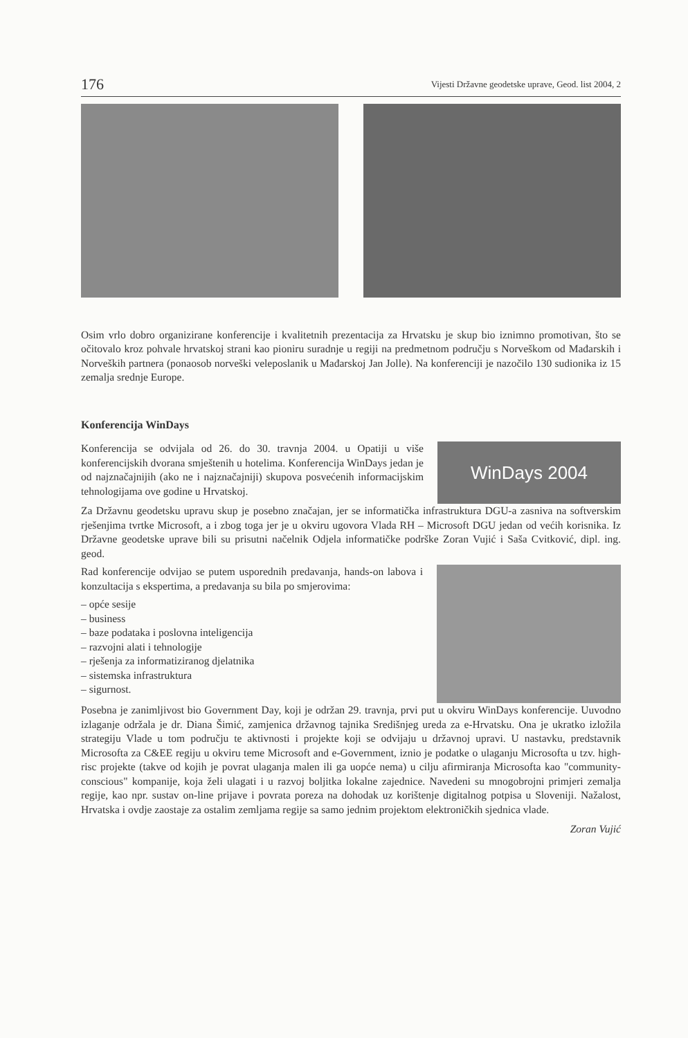176 Vijesti Državne geodetske uprave, Geod. list 2004, 2
Osim vrlo dobro organizirane konferencije i kvalitetnih prezentacija za Hrvatsku je skup bio iznimno promotivan, što se očitovalo kroz pohvale hrvatskoj strani kao pioniru suradnje u regiji na predmetnom području s Norveškom od Mađarskih i Norveških partnera (ponaosob norveški veleposlanik u Mađarskoj Jan Jolle). Na konferenciji je nazočilo 130 sudionika iz 15 zemalja srednje Europe.
Konferencija WinDays
WinDays 2004
Konferencija se odvijala od 26. do 30. travnja 2004. u Opatiji u više konferencijskih dvorana smještenih u hotelima. Konferencija WinDays jedan je od najznačajnijih (ako ne i najznačajniji) skupova posvećenih informacijskim tehnologijama ove godine u Hrvatskoj.
Za Državnu geodetsku upravu skup je posebno značajan, jer se informatička infrastruktura DGU-a zasniva na softverskim rješenjima tvrtke Microsoft, a i zbog toga jer je u okviru ugovora Vlada RH – Microsoft DGU jedan od većih korisnika. Iz Državne geodetske uprave bili su prisutni načelnik Odjela informatičke podrške Zoran Vujić i Saša Cvitković, dipl. ing. geod.
Rad konferencije odvijao se putem usporednih predavanja, hands-on labova i konzultacija s ekspertima, a predavanja su bila po smjerovima:
– opće sesije
– business
– baze podataka i poslovna inteligencija
– razvojni alati i tehnologije
– rješenja za informatiziranog djelatnika
– sistemska infrastruktura
– sigurnost.
Posebna je zanimljivost bio Government Day, koji je održan 29. travnja, prvi put u okviru WinDays konferencije. Uuvodno izlaganje održala je dr. Diana Šimić, zamjenica državnog tajnika Središnjeg ureda za e-Hrvatsku. Ona je ukratko izložila strategiju Vlade u tom području te aktivnosti i projekte koji se odvijaju u državnoj upravi. U nastavku, predstavnik Microsofta za C&EE regiju u okviru teme Microsoft and e-Government, iznio je podatke o ulaganju Microsofta u tzv. high-risc projekte (takve od kojih je povrat ulaganja malen ili ga uopće nema) u cilju afirmiranja Microsofta kao "community-conscious" kompanije, koja želi ulagati i u razvoj boljitka lokalne zajednice. Navedeni su mnogobrojni primjeri zemalja regije, kao npr. sustav on-line prijave i povrata poreza na dohodak uz korištenje digitalnog potpisa u Sloveniji. Nažalost, Hrvatska i ovdje zaostaje za ostalim zemljama regije sa samo jednim projektom elektroničkih sjednica vlade.
Zoran Vujić